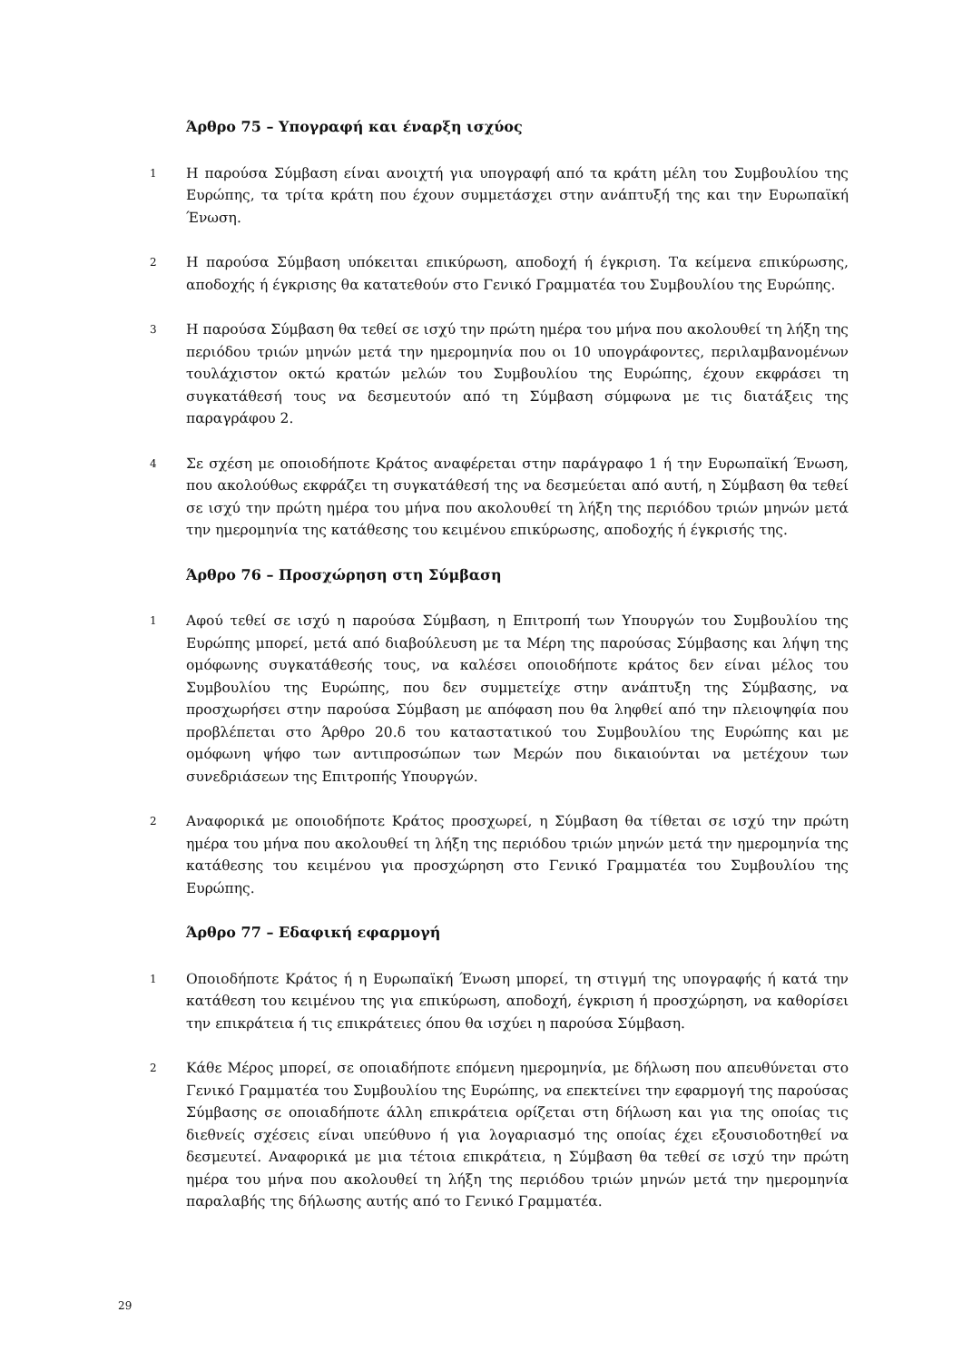Άρθρο 75 – Υπογραφή και έναρξη ισχύος
1
Η παρούσα Σύμβαση είναι ανοιχτή για υπογραφή από τα κράτη μέλη του Συμβουλίου της Ευρώπης, τα τρίτα κράτη που έχουν συμμετάσχει στην ανάπτυξή της και την Ευρωπαϊκή Ένωση.
2
Η παρούσα Σύμβαση υπόκειται επικύρωση, αποδοχή ή έγκριση. Τα κείμενα επικύρωσης, αποδοχής ή έγκρισης θα κατατεθούν στο Γενικό Γραμματέα του Συμβουλίου της Ευρώπης.
3
Η παρούσα Σύμβαση θα τεθεί σε ισχύ την πρώτη ημέρα του μήνα που ακολουθεί τη λήξη της περιόδου τριών μηνών μετά την ημερομηνία που οι 10 υπογράφοντες, περιλαμβανομένων τουλάχιστον οκτώ κρατών μελών του Συμβουλίου της Ευρώπης, έχουν εκφράσει τη συγκατάθεσή τους να δεσμευτούν από τη Σύμβαση σύμφωνα με τις διατάξεις της παραγράφου 2.
4
Σε σχέση με οποιοδήποτε Κράτος αναφέρεται στην παράγραφο 1 ή την Ευρωπαϊκή Ένωση, που ακολούθως εκφράζει τη συγκατάθεσή της να δεσμεύεται από αυτή, η Σύμβαση θα τεθεί σε ισχύ την πρώτη ημέρα του μήνα που ακολουθεί τη λήξη της περιόδου τριών μηνών μετά την ημερομηνία της κατάθεσης του κειμένου επικύρωσης, αποδοχής ή έγκρισής της.
Άρθρο 76 – Προσχώρηση στη Σύμβαση
1
Αφού τεθεί σε ισχύ η παρούσα Σύμβαση, η Επιτροπή των Υπουργών του Συμβουλίου της Ευρώπης μπορεί, μετά από διαβούλευση με τα Μέρη της παρούσας Σύμβασης και λήψη της ομόφωνης συγκατάθεσής τους, να καλέσει οποιοδήποτε κράτος δεν είναι μέλος του Συμβουλίου της Ευρώπης, που δεν συμμετείχε στην ανάπτυξη της Σύμβασης, να προσχωρήσει στην παρούσα Σύμβαση με απόφαση που θα ληφθεί από την πλειοψηφία που προβλέπεται στο Άρθρο 20.δ του καταστατικού του Συμβουλίου της Ευρώπης και με ομόφωνη ψήφο των αντιπροσώπων των Μερών που δικαιούνται να μετέχουν των συνεδριάσεων της Επιτροπής Υπουργών.
2
Αναφορικά με οποιοδήποτε Κράτος προσχωρεί, η Σύμβαση θα τίθεται σε ισχύ την πρώτη ημέρα του μήνα που ακολουθεί τη λήξη της περιόδου τριών μηνών μετά την ημερομηνία της κατάθεσης του κειμένου για προσχώρηση στο Γενικό Γραμματέα του Συμβουλίου της Ευρώπης.
Άρθρο 77 – Εδαφική εφαρμογή
1
Οποιοδήποτε Κράτος ή η Ευρωπαϊκή Ένωση μπορεί, τη στιγμή της υπογραφής ή κατά την κατάθεση του κειμένου της για επικύρωση, αποδοχή, έγκριση ή προσχώρηση, να καθορίσει την επικράτεια ή τις επικράτειες όπου θα ισχύει η παρούσα Σύμβαση.
2
Κάθε Μέρος μπορεί, σε οποιαδήποτε επόμενη ημερομηνία, με δήλωση που απευθύνεται στο Γενικό Γραμματέα του Συμβουλίου της Ευρώπης, να επεκτείνει την εφαρμογή της παρούσας Σύμβασης σε οποιαδήποτε άλλη επικράτεια ορίζεται στη δήλωση και για της οποίας τις διεθνείς σχέσεις είναι υπεύθυνο ή για λογαριασμό της οποίας έχει εξουσιοδοτηθεί να δεσμευτεί. Αναφορικά με μια τέτοια επικράτεια, η Σύμβαση θα τεθεί σε ισχύ την πρώτη ημέρα του μήνα που ακολουθεί τη λήξη της περιόδου τριών μηνών μετά την ημερομηνία παραλαβής της δήλωσης αυτής από το Γενικό Γραμματέα.
29